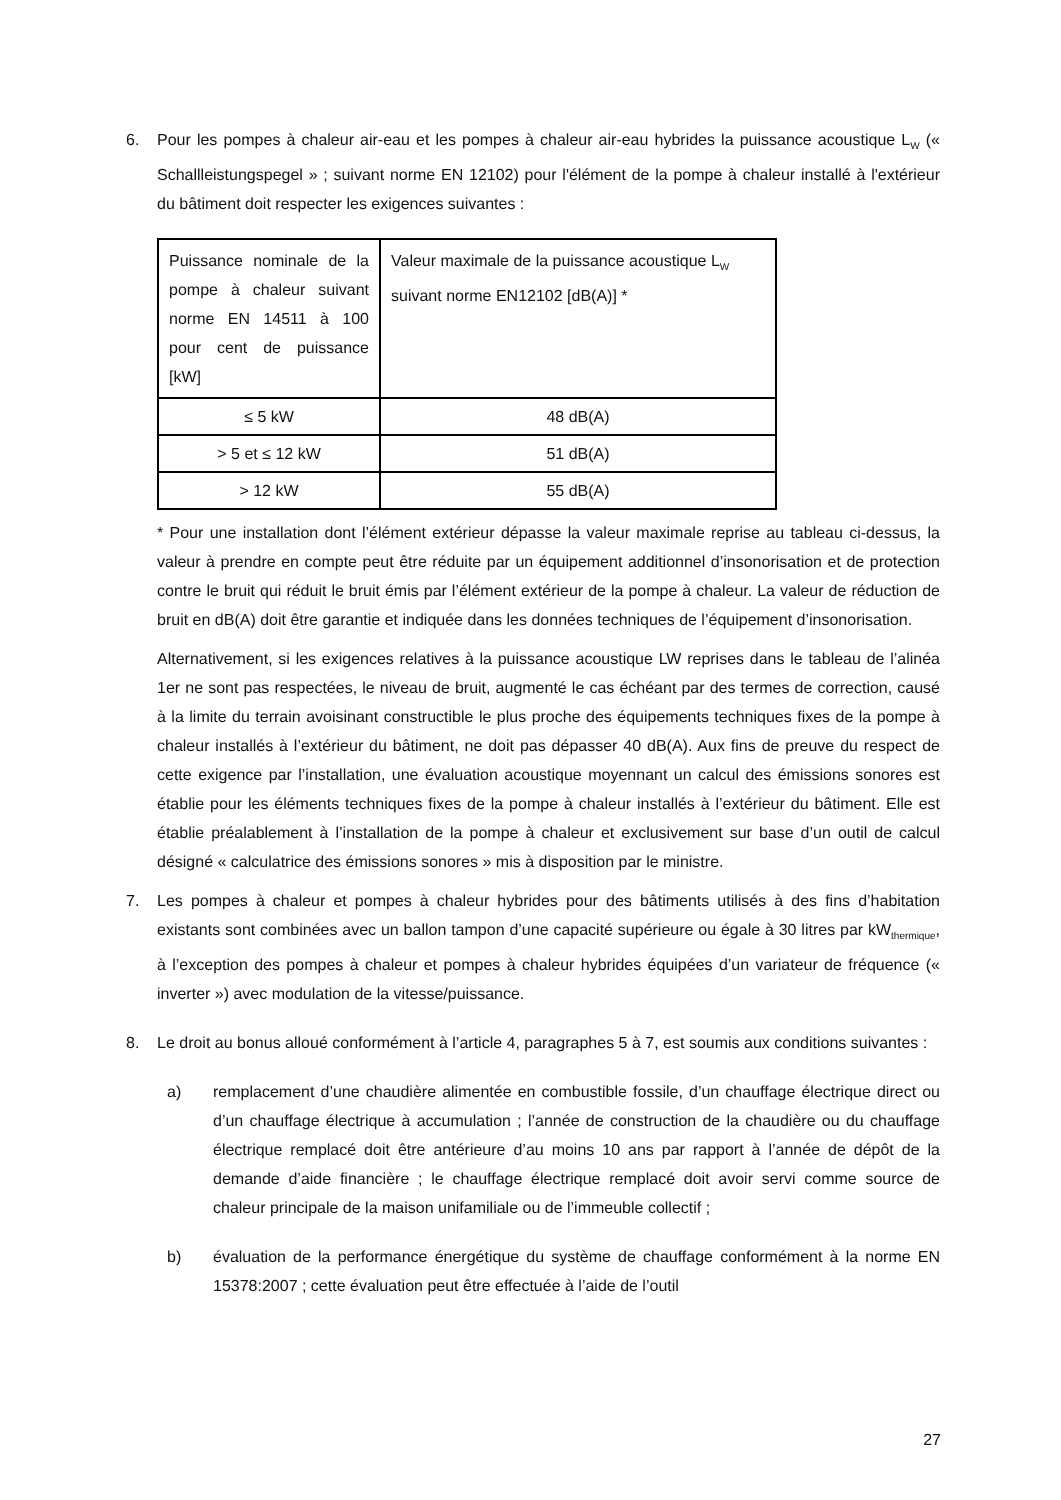6. Pour les pompes à chaleur air-eau et les pompes à chaleur air-eau hybrides la puissance acoustique L<sub>W</sub> (« Schallleistungspegel » ; suivant norme EN 12102) pour l'élément de la pompe à chaleur installé à l'extérieur du bâtiment doit respecter les exigences suivantes :
| Puissance nominale de la pompe à chaleur suivant norme EN 14511 à 100 pour cent de puissance [kW] | Valeur maximale de la puissance acoustique L<sub>W</sub> suivant norme EN12102 [dB(A)] * |
| ≤ 5 kW | 48 dB(A) |
| > 5 et ≤ 12 kW | 51 dB(A) |
| > 12 kW | 55 dB(A) |
* Pour une installation dont l’élément extérieur dépasse la valeur maximale reprise au tableau ci-dessus, la valeur à prendre en compte peut être réduite par un équipement additionnel d’insonorisation et de protection contre le bruit qui réduit le bruit émis par l’élément extérieur de la pompe à chaleur. La valeur de réduction de bruit en dB(A) doit être garantie et indiquée dans les données techniques de l’équipement d’insonorisation.
Alternativement, si les exigences relatives à la puissance acoustique LW reprises dans le tableau de l’alinéa 1er ne sont pas respectées, le niveau de bruit, augmenté le cas échéant par des termes de correction, causé à la limite du terrain avoisinant constructible le plus proche des équipements techniques fixes de la pompe à chaleur installés à l’extérieur du bâtiment, ne doit pas dépasser 40 dB(A). Aux fins de preuve du respect de cette exigence par l’installation, une évaluation acoustique moyennant un calcul des émissions sonores est établie pour les éléments techniques fixes de la pompe à chaleur installés à l’extérieur du bâtiment. Elle est établie préalablement à l’installation de la pompe à chaleur et exclusivement sur base d’un outil de calcul désigné « calculatrice des émissions sonores » mis à disposition par le ministre.
7. Les pompes à chaleur et pompes à chaleur hybrides pour des bâtiments utilisés à des fins d’habitation existants sont combinées avec un ballon tampon d’une capacité supérieure ou égale à 30 litres par kW<sub>thermique</sub>, à l’exception des pompes à chaleur et pompes à chaleur hybrides équipées d’un variateur de fréquence (« inverter ») avec modulation de la vitesse/puissance.
8. Le droit au bonus alloué conformément à l’article 4, paragraphes 5 à 7, est soumis aux conditions suivantes :
a) remplacement d’une chaudière alimentée en combustible fossile, d’un chauffage électrique direct ou d’un chauffage électrique à accumulation ; l’année de construction de la chaudière ou du chauffage électrique remplacé doit être antérieure d’au moins 10 ans par rapport à l’année de dépôt de la demande d’aide financière ; le chauffage électrique remplacé doit avoir servi comme source de chaleur principale de la maison unifamiliale ou de l’immeuble collectif ;
b) évaluation de la performance énergétique du système de chauffage conformément à la norme EN 15378:2007 ; cette évaluation peut être effectuée à l’aide de l’outil
27